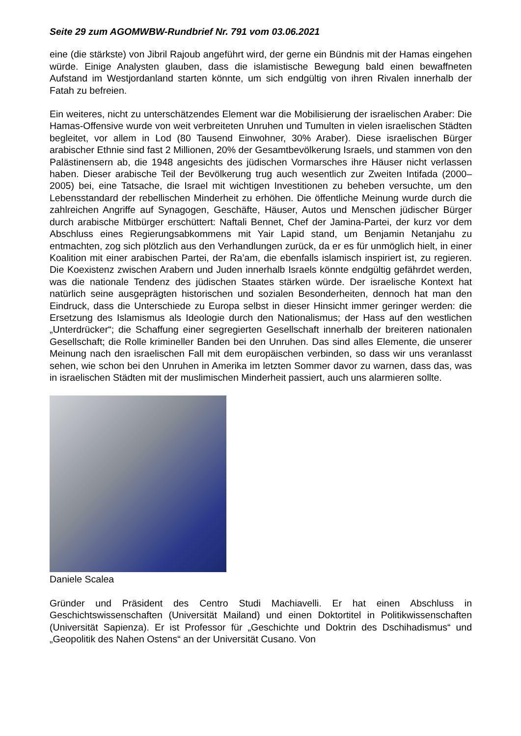Seite 29 zum AGOMWBW-Rundbrief Nr. 791 vom 03.06.2021
eine (die stärkste) von Jibril Rajoub angeführt wird, der gerne ein Bündnis mit der Hamas eingehen würde. Einige Analysten glauben, dass die islamistische Bewegung bald einen bewaffneten Aufstand im Westjordanland starten könnte, um sich endgültig von ihren Rivalen innerhalb der Fatah zu befreien.
Ein weiteres, nicht zu unterschätzendes Element war die Mobilisierung der israelischen Araber: Die Hamas-Offensive wurde von weit verbreiteten Unruhen und Tumulten in vielen israelischen Städten begleitet, vor allem in Lod (80 Tausend Einwohner, 30% Araber). Diese israelischen Bürger arabischer Ethnie sind fast 2 Millionen, 20% der Gesamtbevölkerung Israels, und stammen von den Palästinensern ab, die 1948 angesichts des jüdischen Vormarsches ihre Häuser nicht verlassen haben. Dieser arabische Teil der Bevölkerung trug auch wesentlich zur Zweiten Intifada (2000–2005) bei, eine Tatsache, die Israel mit wichtigen Investitionen zu beheben versuchte, um den Lebensstandard der rebellischen Minderheit zu erhöhen. Die öffentliche Meinung wurde durch die zahlreichen Angriffe auf Synagogen, Geschäfte, Häuser, Autos und Menschen jüdischer Bürger durch arabische Mitbürger erschüttert: Naftali Bennet, Chef der Jamina-Partei, der kurz vor dem Abschluss eines Regierungsabkommens mit Yair Lapid stand, um Benjamin Netanjahu zu entmachten, zog sich plötzlich aus den Verhandlungen zurück, da er es für unmöglich hielt, in einer Koalition mit einer arabischen Partei, der Ra’am, die ebenfalls islamisch inspiriert ist, zu regieren. Die Koexistenz zwischen Arabern und Juden innerhalb Israels könnte endgültig gefährdet werden, was die nationale Tendenz des jüdischen Staates stärken würde. Der israelische Kontext hat natürlich seine ausgeprägten historischen und sozialen Besonderheiten, dennoch hat man den Eindruck, dass die Unterschiede zu Europa selbst in dieser Hinsicht immer geringer werden: die Ersetzung des Islamismus als Ideologie durch den Nationalismus; der Hass auf den westlichen „Unterdrücker“; die Schaffung einer segregierten Gesellschaft innerhalb der breiteren nationalen Gesellschaft; die Rolle krimineller Banden bei den Unruhen. Das sind alles Elemente, die unserer Meinung nach den israelischen Fall mit dem europäischen verbinden, so dass wir uns veranlasst sehen, wie schon bei den Unruhen in Amerika im letzten Sommer davor zu warnen, dass das, was in israelischen Städten mit der muslimischen Minderheit passiert, auch uns alarmieren sollte.
Daniele Scalea
Gründer und Präsident des Centro Studi Machiavelli. Er hat einen Abschluss in Geschichtswissenschaften (Universität Mailand) und einen Doktortitel in Politikwissenschaften (Universität Sapienza). Er ist Professor für „Geschichte und Doktrin des Dschihadismus“ und „Geopolitik des Nahen Ostens“ an der Universität Cusano. Von